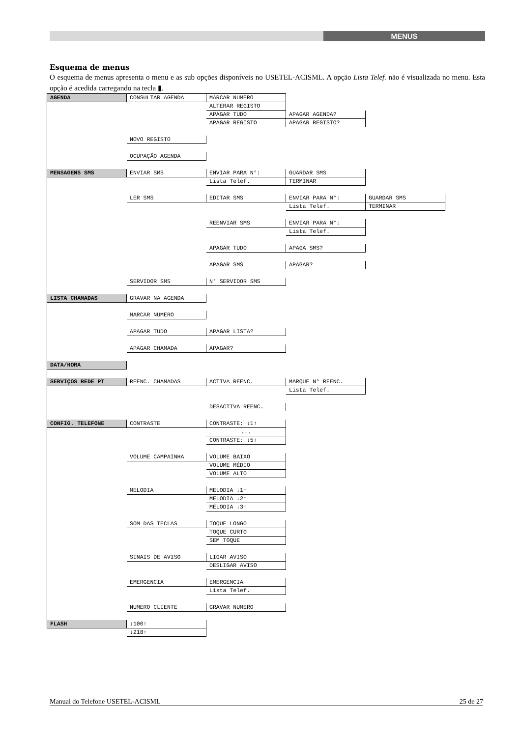MENUS
Esquema de menus
O esquema de menus apresenta o menu e as sub opções disponíveis no USETEL-ACISML. A opção Lista Telef. não é visualizada no menu. Esta opção é acedida carregando na tecla ▮.
| AGENDA | CONSULTAR AGENDA | MARCAR NUMERO | | |
| | | ALTERAR REGISTO | | |
| | | APAGAR TUDO | APAGAR AGENDA? | |
| | | APAGAR REGISTO | APAGAR REGISTO? | |
| | NOVO REGISTO | | | |
| | OCUPAÇÃO AGENDA | | | |
| MENSAGENS SMS | ENVIAR SMS | ENVIAR PARA N°: | GUARDAR SMS | |
| | | Lista Telef. | TERMINAR | |
| | LER SMS | EDITAR SMS | ENVIAR PARA N°: | GUARDAR SMS |
| | | | Lista Telef. | TERMINAR |
| | | REENVIAR SMS | ENVIAR PARA N°: | |
| | | | Lista Telef. | |
| | | APAGAR TUDO | APAGA SMS? | |
| | | APAGAR SMS | APAGAR? | |
| | SERVIDOR SMS | N° SERVIDOR SMS | | |
| LISTA CHAMADAS | GRAVAR NA AGENDA | | | |
| | MARCAR NUMERO | | | |
| | APAGAR TUDO | APAGAR LISTA? | | |
| | APAGAR CHAMADA | APAGAR? | | |
| DATA/HORA | | | | |
| SERVIÇOS REDE PT | REENC. CHAMADAS | ACTIVA REENC. | MARQUE N° REENC. | |
| | | | Lista Telef. | |
| | | DESACTIVA REENC. | | |
| CONFIG. TELEFONE | CONTRASTE | CONTRASTE: ↓1↑ | | |
| | | ... | | |
| | | CONTRASTE: ↓5↑ | | |
| | VOLUME CAMPAINHA | VOLUME BAIXO | | |
| | | VOLUME MÉDIO | | |
| | | VOLUME ALTO | | |
| | MELODIA | MELODIA ↓1↑ | | |
| | | MELODIA ↓2↑ | | |
| | | MELODIA ↓3↑ | | |
| | SOM DAS TECLAS | TOQUE LONGO | | |
| | | TOQUE CURTO | | |
| | | SEM TOQUE | | |
| | SINAIS DE AVISO | LIGAR AVISO | | |
| | | DESLIGAR AVISO | | |
| | EMERGENCIA | EMERGENCIA | | |
| | | Lista Telef. | | |
| | NUMERO CLIENTE | GRAVAR NUMERO | | |
| FLASH | ↓100↑ | | | |
| | ↓218↑ | | | |
Manual do Telefone USETEL-ACISML 25 de 27